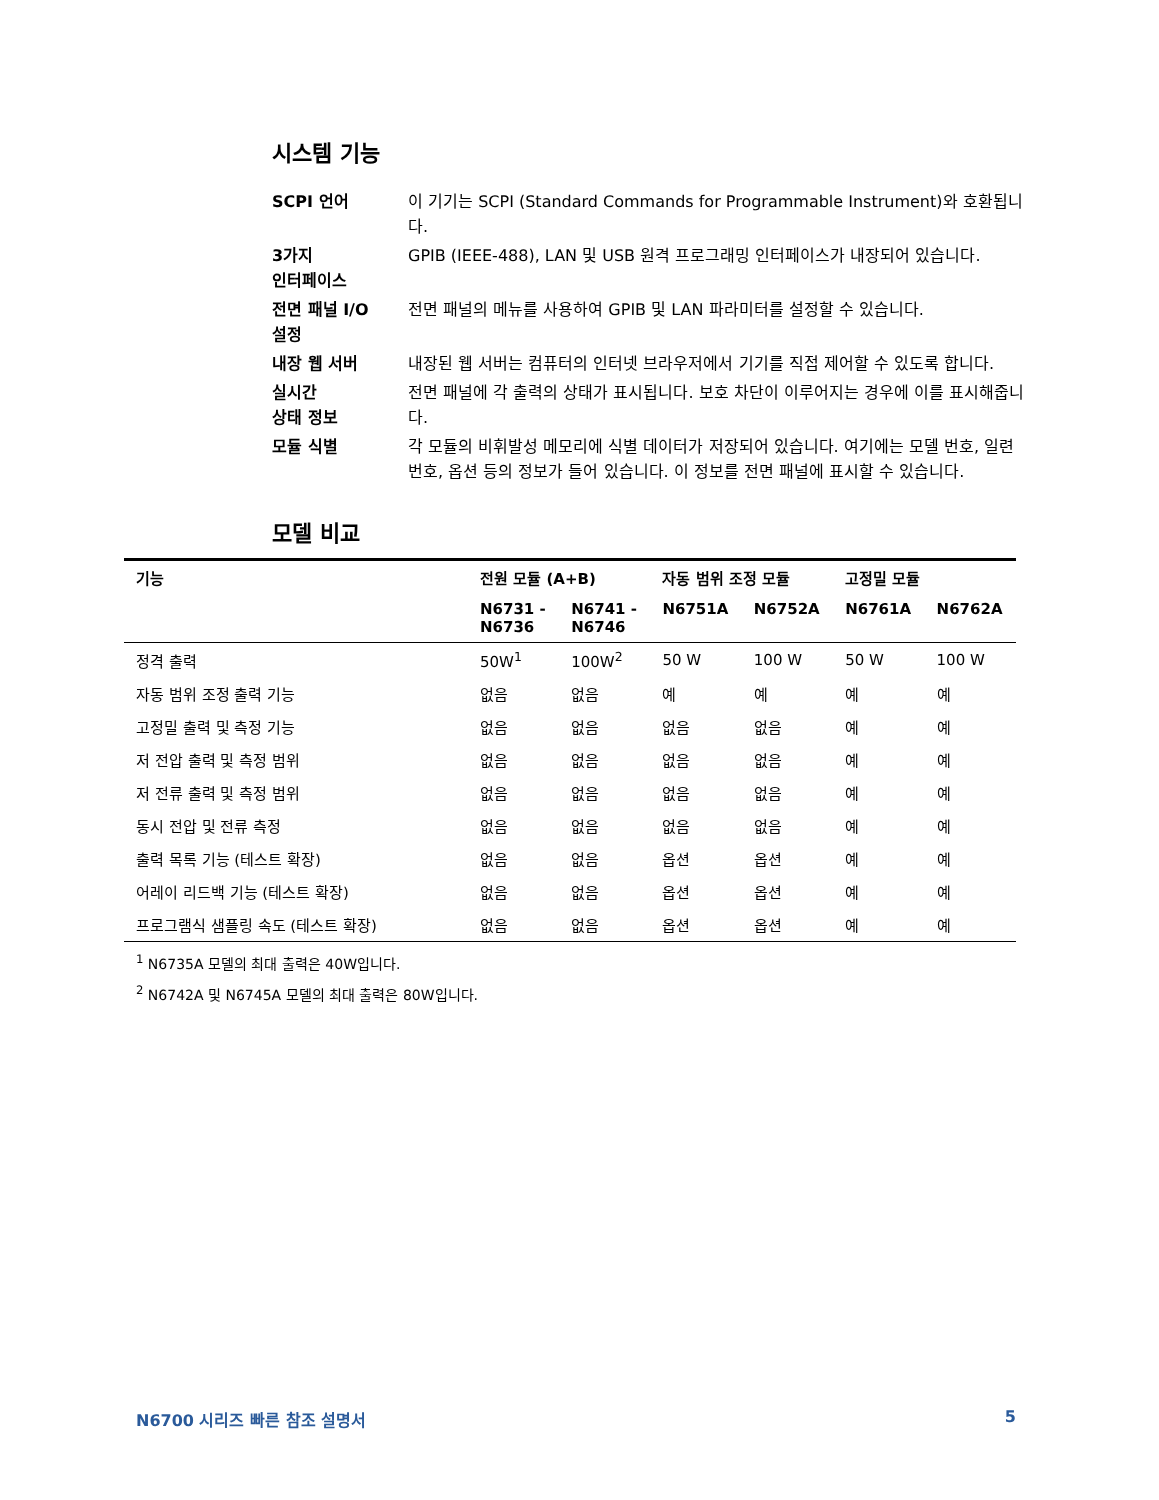시스템 기능
SCPI 언어
이 기기는 SCPI (Standard Commands for Programmable Instrument)와 호환됩니다.
3가지
인터페이스
GPIB (IEEE-488), LAN 및 USB 원격 프로그래밍 인터페이스가 내장되어 있습니다.
전면 패널 I/O
설정
전면 패널의 메뉴를 사용하여 GPIB 및 LAN 파라미터를 설정할 수 있습니다.
내장 웹 서버
내장된 웹 서버는 컴퓨터의 인터넷 브라우저에서 기기를 직접 제어할 수 있도록 합니다.
실시간
상태 정보
전면 패널에 각 출력의 상태가 표시됩니다. 보호 차단이 이루어지는 경우에 이를 표시해줍니다.
모듈 식별
각 모듈의 비휘발성 메모리에 식별 데이터가 저장되어 있습니다. 여기에는 모델 번호, 일련 번호, 옵션 등의 정보가 들어 있습니다. 이 정보를 전면 패널에 표시할 수 있습니다.
모델 비교
| 기능 | 전원 모듈 (A+B) | | 자동 범위 조정 모듈 | | 고정밀 모듈 | |
| --- | --- | --- | --- | --- | --- | --- |
| | N6731 - N6736 | N6741 - N6746 | N6751A | N6752A | N6761A | N6762A |
| 정격 출력 | 50W<sup>1</sup> | 100W<sup>2</sup> | 50 W | 100 W | 50 W | 100 W |
| 자동 범위 조정 출력 기능 | 없음 | 없음 | 예 | 예 | 예 | 예 |
| 고정밀 출력 및 측정 기능 | 없음 | 없음 | 없음 | 없음 | 예 | 예 |
| 저 전압 출력 및 측정 범위 | 없음 | 없음 | 없음 | 없음 | 예 | 예 |
| 저 전류 출력 및 측정 범위 | 없음 | 없음 | 없음 | 없음 | 예 | 예 |
| 동시 전압 및 전류 측정 | 없음 | 없음 | 없음 | 없음 | 예 | 예 |
| 출력 목록 기능 (테스트 확장) | 없음 | 없음 | 옵션 | 옵션 | 예 | 예 |
| 어레이 리드백 기능 (테스트 확장) | 없음 | 없음 | 옵션 | 옵션 | 예 | 예 |
| 프로그램식 샘플링 속도 (테스트 확장) | 없음 | 없음 | 옵션 | 옵션 | 예 | 예 |
<sup>1</sup> N6735A 모델의 최대 출력은 40W입니다.
<sup>2</sup> N6742A 및 N6745A 모델의 최대 출력은 80W입니다.
N6700 시리즈 빠른 참조 설명서 5